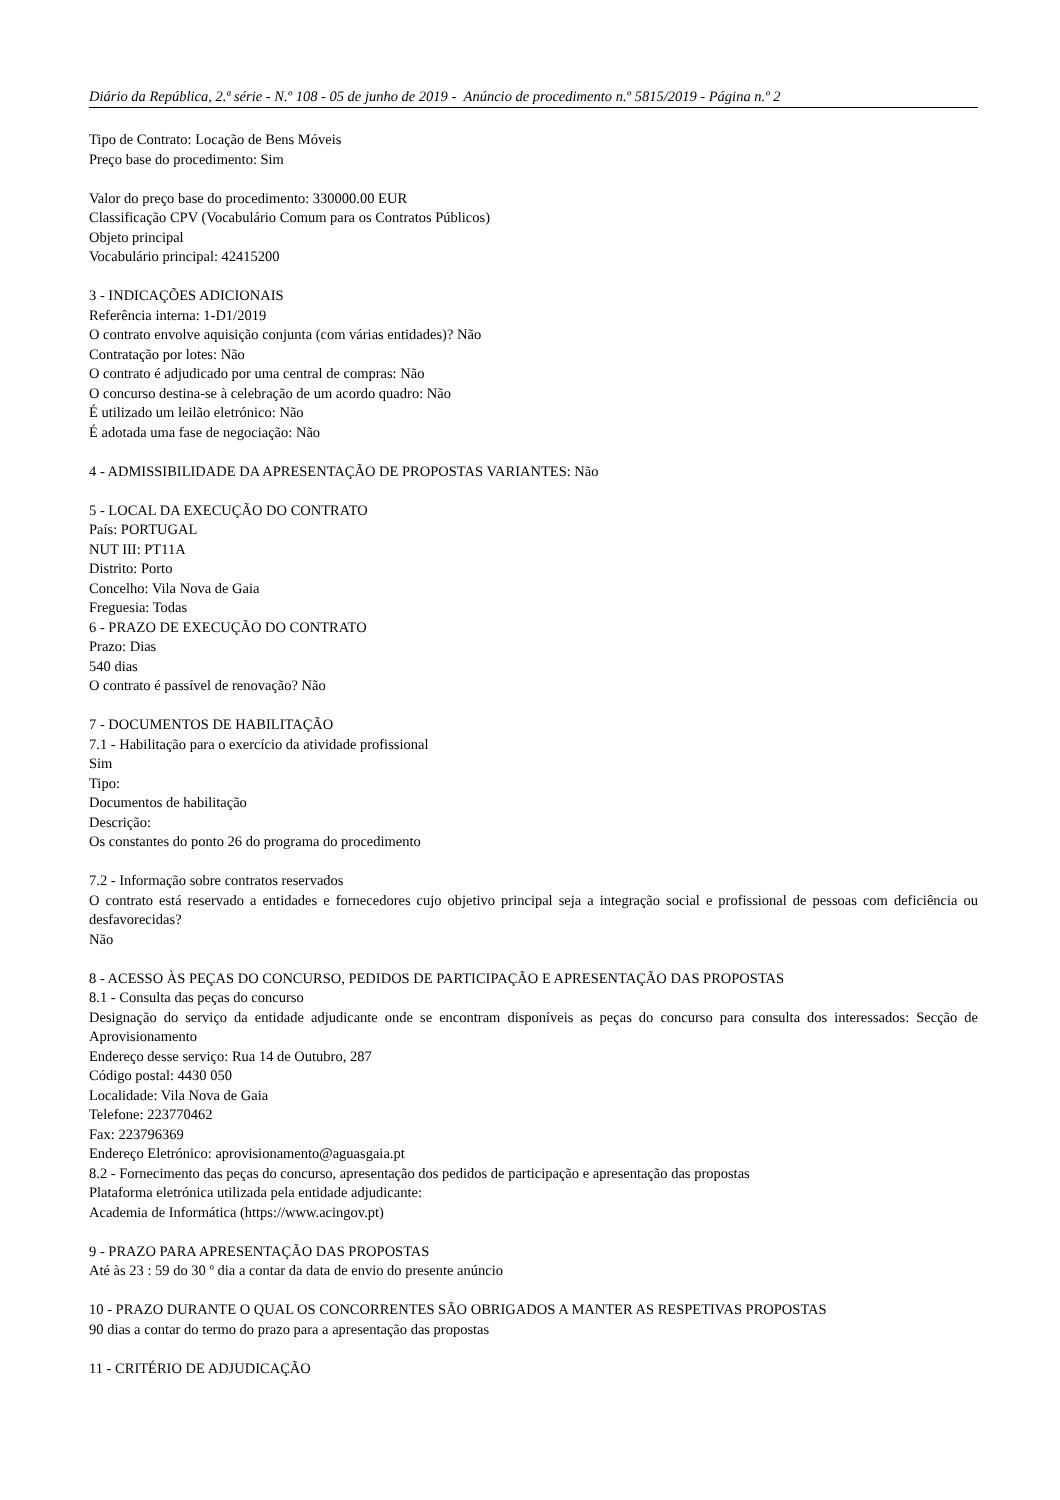Diário da República, 2.ª série - N.º 108 - 05 de junho de 2019 - Anúncio de procedimento n.º 5815/2019 - Página n.º 2
Tipo de Contrato: Locação de Bens Móveis
Preço base do procedimento: Sim
Valor do preço base do procedimento: 330000.00 EUR
Classificação CPV (Vocabulário Comum para os Contratos Públicos)
Objeto principal
Vocabulário principal: 42415200
3 - INDICAÇÕES ADICIONAIS
Referência interna: 1-D1/2019
O contrato envolve aquisição conjunta (com várias entidades)? Não
Contratação por lotes: Não
O contrato é adjudicado por uma central de compras: Não
O concurso destina-se à celebração de um acordo quadro: Não
É utilizado um leilão eletrónico: Não
É adotada uma fase de negociação: Não
4 - ADMISSIBILIDADE DA APRESENTAÇÃO DE PROPOSTAS VARIANTES: Não
5 - LOCAL DA EXECUÇÃO DO CONTRATO
País: PORTUGAL
NUT III: PT11A
Distrito: Porto
Concelho: Vila Nova de Gaia
Freguesia: Todas
6 - PRAZO DE EXECUÇÃO DO CONTRATO
Prazo: Dias
540 dias
O contrato é passível de renovação? Não
7 - DOCUMENTOS DE HABILITAÇÃO
7.1 - Habilitação para o exercício da atividade profissional
Sim
Tipo:
Documentos de habilitação
Descrição:
Os constantes do ponto 26 do programa do procedimento
7.2 - Informação sobre contratos reservados
O contrato está reservado a entidades e fornecedores cujo objetivo principal seja a integração social e profissional de pessoas com deficiência ou desfavorecidas?
Não
8 - ACESSO ÀS PEÇAS DO CONCURSO, PEDIDOS DE PARTICIPAÇÃO E APRESENTAÇÃO DAS PROPOSTAS
8.1 - Consulta das peças do concurso
Designação do serviço da entidade adjudicante onde se encontram disponíveis as peças do concurso para consulta dos interessados: Secção de Aprovisionamento
Endereço desse serviço: Rua 14 de Outubro, 287
Código postal: 4430 050
Localidade: Vila Nova de Gaia
Telefone: 223770462
Fax: 223796369
Endereço Eletrónico: aprovisionamento@aguasgaia.pt
8.2 - Fornecimento das peças do concurso, apresentação dos pedidos de participação e apresentação das propostas
Plataforma eletrónica utilizada pela entidade adjudicante:
Academia de Informática (https://www.acingov.pt)
9 - PRAZO PARA APRESENTAÇÃO DAS PROPOSTAS
Até às 23 : 59 do 30 º dia a contar da data de envio do presente anúncio
10 - PRAZO DURANTE O QUAL OS CONCORRENTES SÃO OBRIGADOS A MANTER AS RESPETIVAS PROPOSTAS
90 dias a contar do termo do prazo para a apresentação das propostas
11 - CRITÉRIO DE ADJUDICAÇÃO